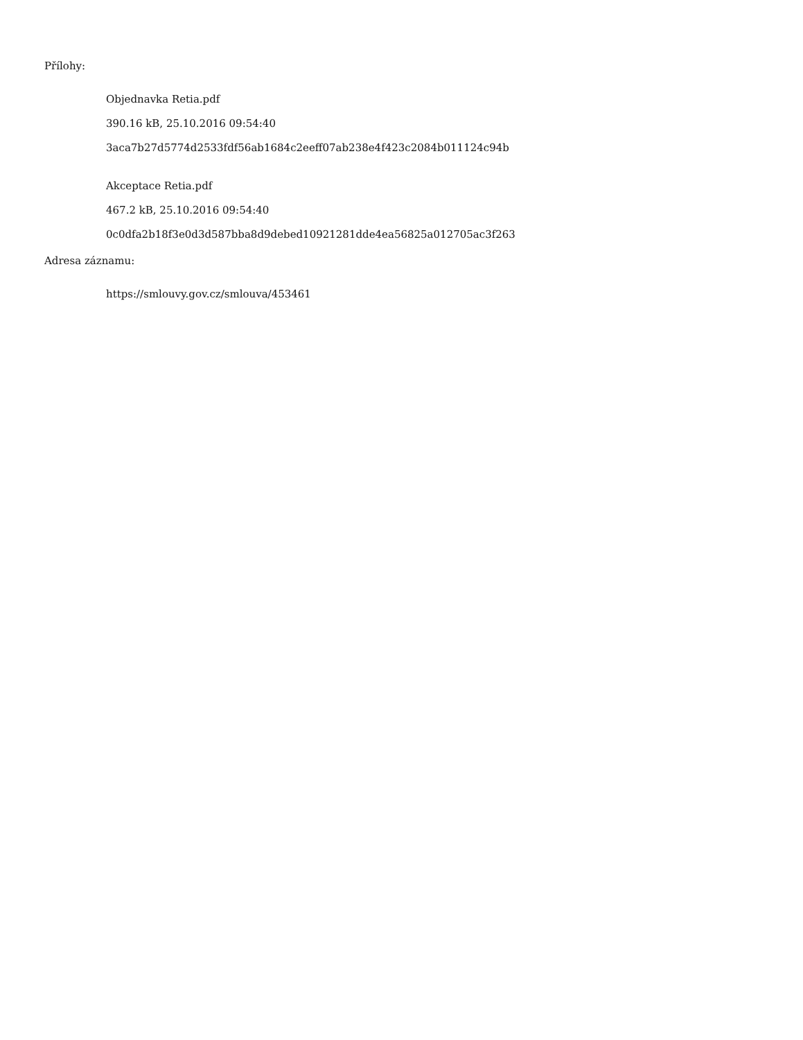Přílohy:
Objednavka Retia.pdf
390.16 kB, 25.10.2016 09:54:40
3aca7b27d5774d2533fdf56ab1684c2eeff07ab238e4f423c2084b011124c94b
Akceptace Retia.pdf
467.2 kB, 25.10.2016 09:54:40
0c0dfa2b18f3e0d3d587bba8d9debed10921281dde4ea56825a012705ac3f263
Adresa záznamu:
https://smlouvy.gov.cz/smlouva/453461